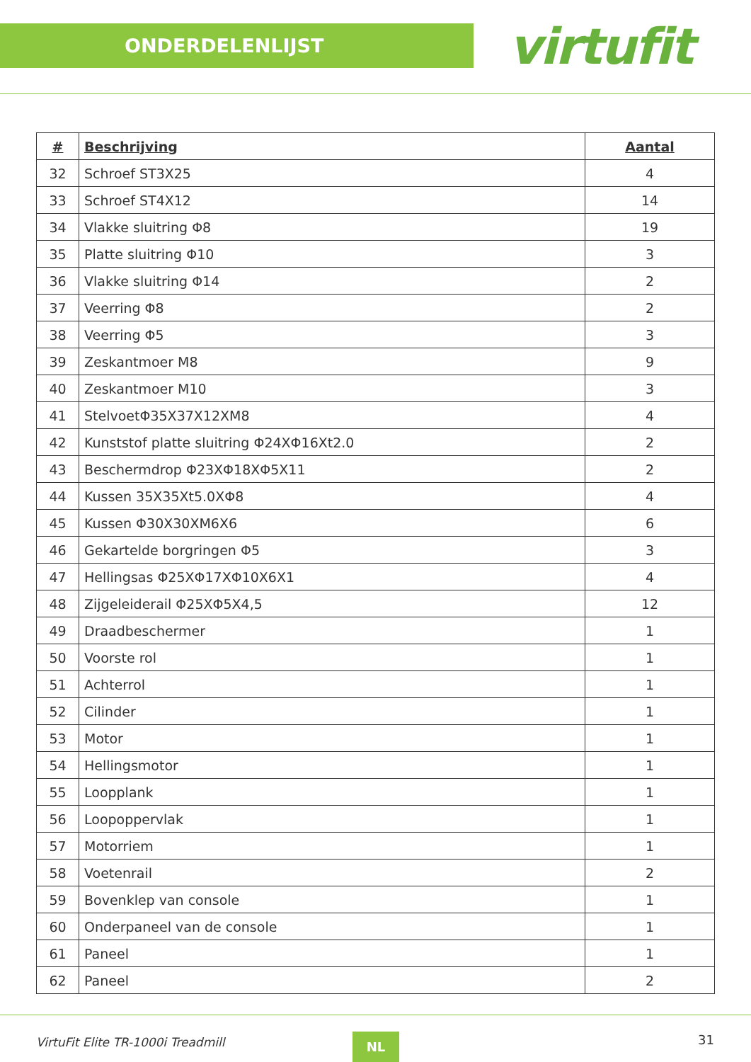ONDERDELENLIJST
virtufit
| # | Beschrijving | Aantal |
| --- | --- | --- |
| 32 | Schroef ST3X25 | 4 |
| 33 | Schroef ST4X12 | 14 |
| 34 | Vlakke sluitring Φ8 | 19 |
| 35 | Platte sluitring Φ10 | 3 |
| 36 | Vlakke sluitring Φ14 | 2 |
| 37 | Veerring Φ8 | 2 |
| 38 | Veerring Φ5 | 3 |
| 39 | Zeskantmoer M8 | 9 |
| 40 | Zeskantmoer M10 | 3 |
| 41 | StelvoetΦ35X37X12XM8 | 4 |
| 42 | Kunststof platte sluitring Φ24XΦ16Xt2.0 | 2 |
| 43 | Beschermdrop Φ23XΦ18XΦ5X11 | 2 |
| 44 | Kussen 35X35Xt5.0XΦ8 | 4 |
| 45 | Kussen Φ30X30XM6X6 | 6 |
| 46 | Gekartelde borgringen Φ5 | 3 |
| 47 | Hellingsas Φ25XΦ17XΦ10X6X1 | 4 |
| 48 | Zijgeleiderail Φ25XΦ5X4,5 | 12 |
| 49 | Draadbeschermer | 1 |
| 50 | Voorste rol | 1 |
| 51 | Achterrol | 1 |
| 52 | Cilinder | 1 |
| 53 | Motor | 1 |
| 54 | Hellingsmotor | 1 |
| 55 | Loopplank | 1 |
| 56 | Loopoppervlak | 1 |
| 57 | Motorriem | 1 |
| 58 | Voetenrail | 2 |
| 59 | Bovenklep van console | 1 |
| 60 | Onderpaneel van de console | 1 |
| 61 | Paneel | 1 |
| 62 | Paneel | 2 |
VirtuFit Elite TR-1000i Treadmill NL 31